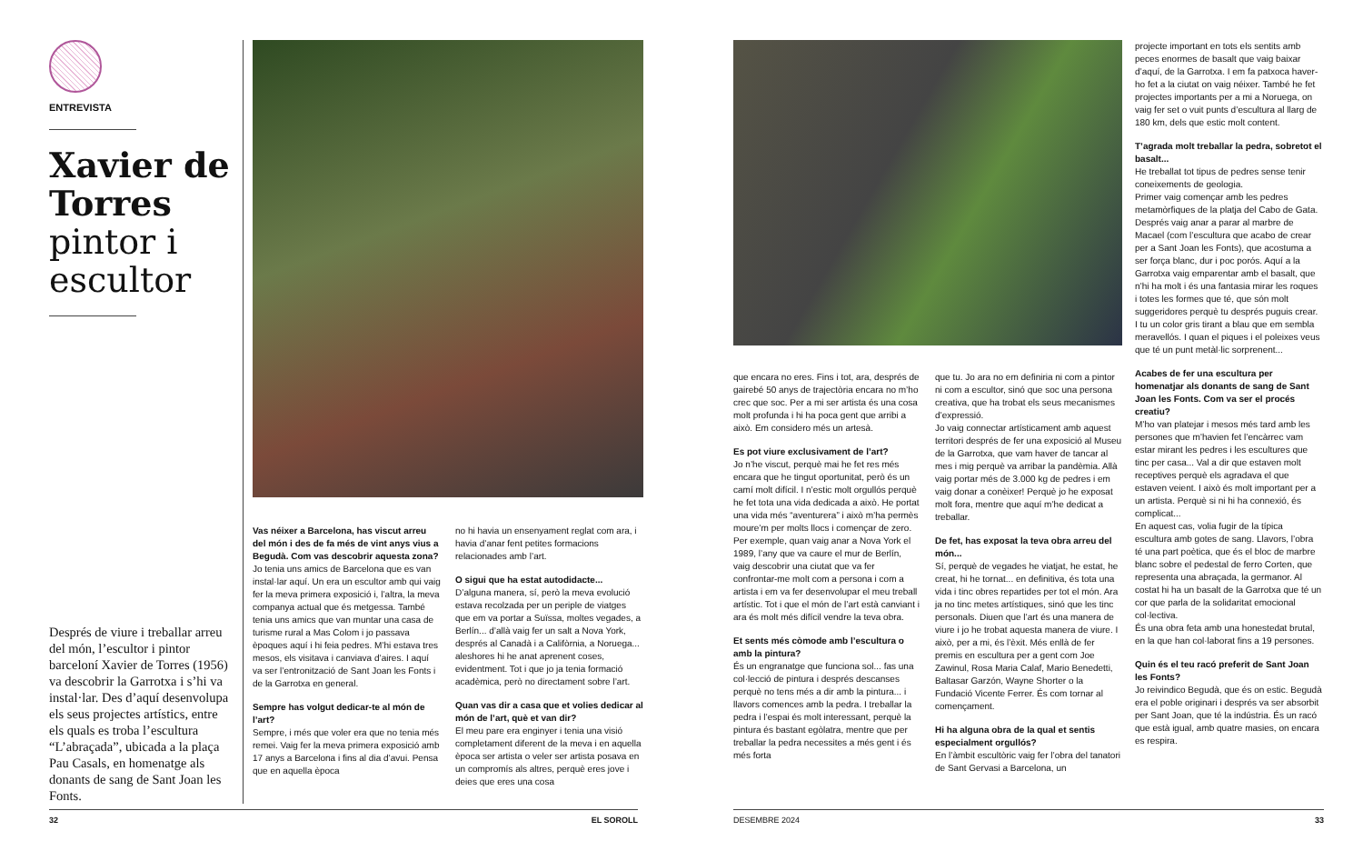ENTREVISTA
Xavier de Torres pintor i escultor
Després de viure i treballar arreu del món, l’escultor i pintor barceloní Xavier de Torres (1956) va descobrir la Garrotxa i s’hi va instal·lar. Des d’aquí desenvolupa els seus projectes artístics, entre els quals es troba l’escultura “L’abraçada”, ubicada a la plaça Pau Casals, en homenatge als donants de sang de Sant Joan les Fonts.
Vas néixer a Barcelona, has viscut arreu del món i des de fa més de vint anys vius a Begudà. Com vas descobrir aquesta zona?
Jo tenia uns amics de Barcelona que es van instal·lar aquí. Un era un escultor amb qui vaig fer la meva primera exposició i, l’altra, la meva companya actual que és metgessa. També tenia uns amics que van muntar una casa de turisme rural a Mas Colom i jo passava èpoques aquí i hi feia pedres. M’hi estava tres mesos, els visitava i canviava d’aires. I aquí va ser l’entronització de Sant Joan les Fonts i de la Garrotxa en general.
Sempre has volgut dedicar-te al món de l’art?
Sempre, i més que voler era que no tenia més remei. Vaig fer la meva primera exposició amb 17 anys a Barcelona i fins al dia d’avui. Pensa que en aquella època
no hi havia un ensenyament reglat com ara, i havia d’anar fent petites formacions relacionades amb l’art.
O sigui que ha estat autodidacte...
D’alguna manera, sí, però la meva evolució estava recolzada per un periple de viatges que em va portar a Suïssa, moltes vegades, a Berlín... d’allà vaig fer un salt a Nova York, després al Canadà i a Califòrnia, a Noruega... aleshores hi he anat aprenent coses, evidentment. Tot i que jo ja tenia formació acadèmica, però no directament sobre l’art.
Quan vas dir a casa que et volies dedicar al món de l’art, què et van dir?
El meu pare era enginyer i tenia una visió completament diferent de la meva i en aquella època ser artista o veler ser artista posava en un compromís als altres, perquè eres jove i deies que eres una cosa
32 EL SOROLL
que encara no eres. Fins i tot, ara, després de gairebé 50 anys de trajectòria encara no m’ho crec que soc. Per a mi ser artista és una cosa molt profunda i hi ha poca gent que arribi a això. Em considero més un artesà.
Es pot viure exclusivament de l’art?
Jo n’he viscut, perquè mai he fet res més encara que he tingut oportunitat, però és un camí molt difícil. I n’estic molt orgullós perquè he fet tota una vida dedicada a això. He portat una vida més “aventurera” i això m’ha permès moure’m per molts llocs i començar de zero.
Per exemple, quan vaig anar a Nova York el 1989, l’any que va caure el mur de Berlín, vaig descobrir una ciutat que va fer confrontar-me molt com a persona i com a artista i em va fer desenvolupar el meu treball artístic. Tot i que el món de l’art està canviant i ara és molt més difícil vendre la teva obra.
Et sents més còmode amb l’escultura o amb la pintura?
És un engranatge que funciona sol... fas una col·lecció de pintura i després descanses perquè no tens més a dir amb la pintura... i llavors comences amb la pedra. I treballar la pedra i l’espai és molt interessant, perquè la pintura és bastant egòlatra, mentre que per treballar la pedra necessites a més gent i és més forta
que tu. Jo ara no em definiria ni com a pintor ni com a escultor, sinó que soc una persona creativa, que ha trobat els seus mecanismes d’expressió.
Jo vaig connectar artísticament amb aquest territori després de fer una exposició al Museu de la Garrotxa, que vam haver de tancar al mes i mig perquè va arribar la pandèmia. Allà vaig portar més de 3.000 kg de pedres i em vaig donar a conèixer! Perquè jo he exposat molt fora, mentre que aquí m’he dedicat a treballar.
De fet, has exposat la teva obra arreu del món...
Sí, perquè de vegades he viatjat, he estat, he creat, hi he tornat... en definitiva, és tota una vida i tinc obres repartides per tot el món. Ara ja no tinc metes artístiques, sinó que les tinc personals. Diuen que l’art és una manera de viure i jo he trobat aquesta manera de viure. I això, per a mi, és l’èxit. Més enllà de fer premis en escultura per a gent com Joe Zawinul, Rosa Maria Calaf, Mario Benedetti, Baltasar Garzón, Wayne Shorter o la Fundació Vicente Ferrer. És com tornar al començament.
Hi ha alguna obra de la qual et sentis especialment orgullós?
En l’àmbit escultòric vaig fer l’obra del tanatori de Sant Gervasi a Barcelona, un
projecte important en tots els sentits amb peces enormes de basalt que vaig baixar d’aquí, de la Garrotxa. I em fa patxoca haver-ho fet a la ciutat on vaig néixer. També he fet projectes importants per a mi a Noruega, on vaig fer set o vuit punts d’escultura al llarg de 180 km, dels que estic molt content.
T’agrada molt treballar la pedra, sobretot el basalt...
He treballat tot tipus de pedres sense tenir coneixements de geologia.
Primer vaig començar amb les pedres metamòrfiques de la platja del Cabo de Gata. Després vaig anar a parar al marbre de Macael (com l’escultura que acabo de crear per a Sant Joan les Fonts), que acostuma a ser força blanc, dur i poc porós. Aquí a la Garrotxa vaig emparentar amb el basalt, que n’hi ha molt i és una fantasia mirar les roques i totes les formes que té, que són molt suggeridores perquè tu després puguis crear. I tu un color gris tirant a blau que em sembla meravellós. I quan el piques i el poleixes veus que té un punt metàl·lic sorprenent...
Acabes de fer una escultura per homenatjar als donants de sang de Sant Joan les Fonts. Com va ser el procés creatiu?
M’ho van platejar i mesos més tard amb les persones que m’havien fet l’encàrrec vam estar mirant les pedres i les escultures que tinc per casa... Val a dir que estaven molt receptives perquè els agradava el que estaven veient. I això és molt important per a un artista. Perquè si ni hi ha connexió, és complicat...
En aquest cas, volia fugir de la típica escultura amb gotes de sang. Llavors, l’obra té una part poètica, que és el bloc de marbre blanc sobre el pedestal de ferro Corten, que representa una abraçada, la germanor. Al costat hi ha un basalt de la Garrotxa que té un cor que parla de la solidaritat emocional col·lectiva.
És una obra feta amb una honestedat brutal, en la que han col·laborat fins a 19 persones.
Quin és el teu racó preferit de Sant Joan les Fonts?
Jo reivindico Begudà, que és on estic. Begudà era el poble originari i després va ser absorbit per Sant Joan, que té la indústria. És un racó que està igual, amb quatre masies, on encara es respira.
DESEMBRE 2024 33